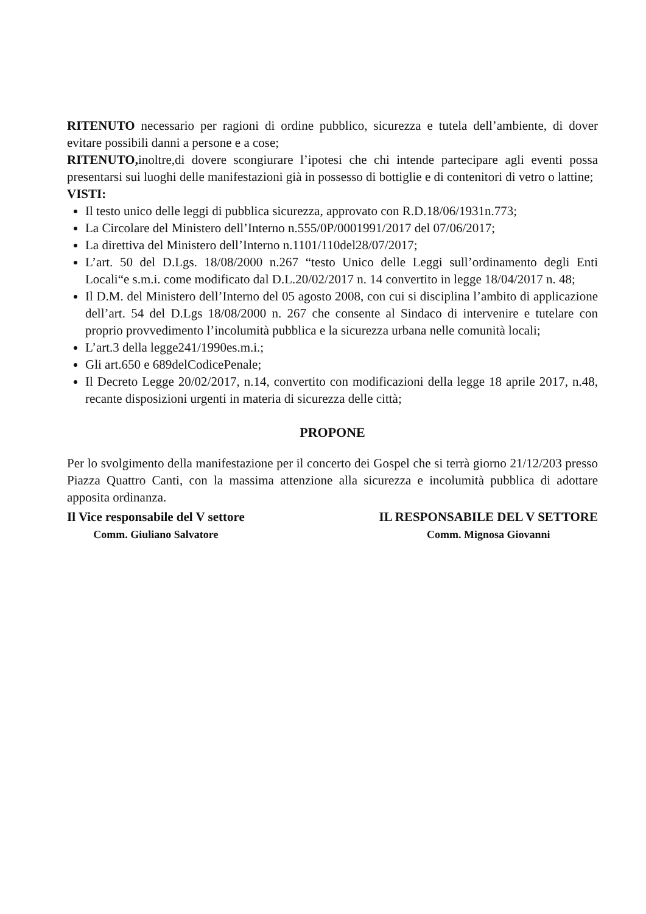RITENUTO necessario per ragioni di ordine pubblico, sicurezza e tutela dell’ambiente, di dover evitare possibili danni a persone e a cose;
RITENUTO, inoltre,di dovere scongiurare l’ipotesi che chi intende partecipare agli eventi possa presentarsi sui luoghi delle manifestazioni già in possesso di bottiglie e di contenitori di vetro o lattine;
VISTI:
Il testo unico delle leggi di pubblica sicurezza, approvato con R.D.18/06/1931n.773;
La Circolare del Ministero dell’Interno n.555/0P/0001991/2017 del 07/06/2017;
La direttiva del Ministero dell’Interno n.1101/110del28/07/2017;
L’art. 50 del D.Lgs. 18/08/2000 n.267 “testo Unico delle Leggi sull’ordinamento degli Enti Locali“e s.m.i. come modificato dal D.L.20/02/2017 n. 14 convertito in legge 18/04/2017 n. 48;
Il D.M. del Ministero dell’Interno del 05 agosto 2008, con cui si disciplina l’ambito di applicazione dell’art. 54 del D.Lgs 18/08/2000 n. 267 che consente al Sindaco di intervenire e tutelare con proprio provvedimento l’incolumità pubblica e la sicurezza urbana nelle comunità locali;
L’art.3 della legge241/1990es.m.i.;
Gli art.650 e 689delCodicePenale;
Il Decreto Legge 20/02/2017, n.14, convertito con modificazioni della legge 18 aprile 2017, n.48, recante disposizioni urgenti in materia di sicurezza delle città;
PROPONE
Per lo svolgimento della manifestazione per il concerto dei Gospel che si terrà giorno 21/12/203 presso Piazza Quattro Canti, con la massima attenzione alla sicurezza e incolumità pubblica di adottare apposita ordinanza.
Il Vice responsabile del V settore
Comm. Giuliano Salvatore
IL RESPONSABILE DEL V SETTORE
Comm. Mignosa Giovanni